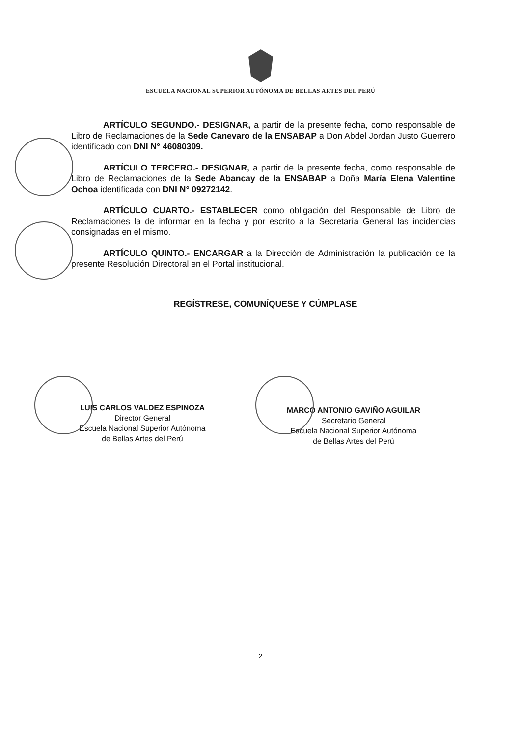ESCUELA NACIONAL SUPERIOR AUTÓNOMA DE BELLAS ARTES DEL PERÚ
ARTÍCULO SEGUNDO.- DESIGNAR, a partir de la presente fecha, como responsable de Libro de Reclamaciones de la Sede Canevaro de la ENSABAP a Don Abdel Jordan Justo Guerrero identificado con DNI N° 46080309.
ARTÍCULO TERCERO.- DESIGNAR, a partir de la presente fecha, como responsable de Libro de Reclamaciones de la Sede Abancay de la ENSABAP a Doña María Elena Valentine Ochoa identificada con DNI N° 09272142.
ARTÍCULO CUARTO.- ESTABLECER como obligación del Responsable de Libro de Reclamaciones la de informar en la fecha y por escrito a la Secretaría General las incidencias consignadas en el mismo.
ARTÍCULO QUINTO.- ENCARGAR a la Dirección de Administración la publicación de la presente Resolución Directoral en el Portal institucional.
REGÍSTRESE, COMUNÍQUESE Y CÚMPLASE
LUIS CARLOS VALDEZ ESPINOZA
Director General
Escuela Nacional Superior Autónoma
de Bellas Artes del Perú
MARCO ANTONIO GAVIÑO AGUILAR
Secretario General
Escuela Nacional Superior Autónoma
de Bellas Artes del Perú
2